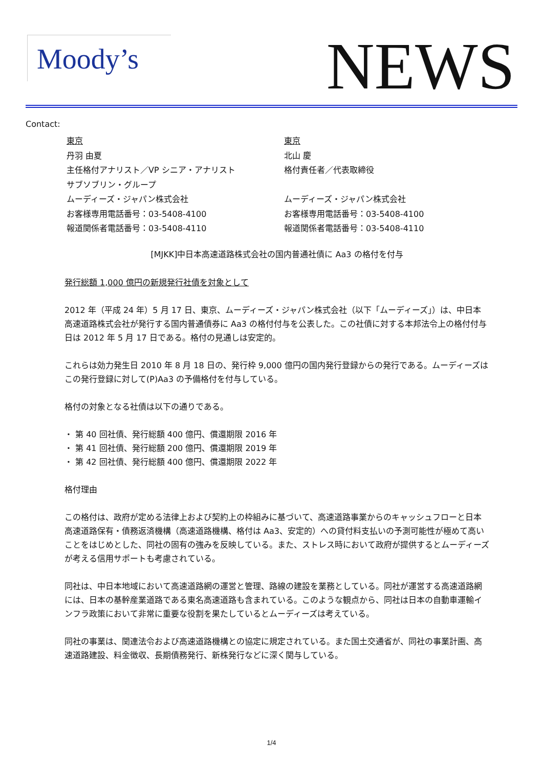Moody’s NEWS
Contact:
東京
丹羽 由夏
主任格付アナリスト／VP シニア・アナリスト
サブソブリン・グループ
ムーディーズ・ジャパン株式会社
お客様専用電話番号：03-5408-4100
報道関係者電話番号：03-5408-4110
東京
北山 慶
格付責任者／代表取締役
ムーディーズ・ジャパン株式会社
お客様専用電話番号：03-5408-4100
報道関係者電話番号：03-5408-4110
[MJKK]中日本高速道路株式会社の国内普通社債に Aa3 の格付を付与
発行総額 1,000 億円の新規発行社債を対象として
2012 年（平成 24 年）5 月 17 日、東京、ムーディーズ・ジャパン株式会社（以下「ムーディーズ」）は、中日本高速道路株式会社が発行する国内普通債券に Aa3 の格付付与を公表した。この社債に対する本邦法令上の格付付与日は 2012 年 5 月 17 日である。格付の見通しは安定的。
これらは効力発生日 2010 年 8 月 18 日の、発行枠 9,000 億円の国内発行登録からの発行である。ムーディーズはこの発行登録に対して(P)Aa3 の予備格付を付与している。
格付の対象となる社債は以下の通りである。
・ 第 40 回社債、発行総額 400 億円、償還期限 2016 年
・ 第 41 回社債、発行総額 200 億円、償還期限 2019 年
・ 第 42 回社債、発行総額 400 億円、償還期限 2022 年
格付理由
この格付は、政府が定める法律上および契約上の枠組みに基づいて、高速道路事業からのキャッシュフローと日本高速道路保有・債務返済機構（高速道路機構、格付は Aa3、安定的）への貸付料支払いの予測可能性が極めて高いことをはじめとした、同社の固有の強みを反映している。また、ストレス時において政府が提供するとムーディーズが考える信用サポートも考慮されている。
同社は、中日本地域において高速道路網の運営と管理、路線の建設を業務としている。同社が運営する高速道路網には、日本の基幹産業道路である東名高速道路も含まれている。このような観点から、同社は日本の自動車運輸インフラ政策において非常に重要な役割を果たしているとムーディーズは考えている。
同社の事業は、関連法令および高速道路機構との協定に規定されている。また国土交通省が、同社の事業計画、高速道路建設、料金徴収、長期債務発行、新株発行などに深く関与している。
1/4